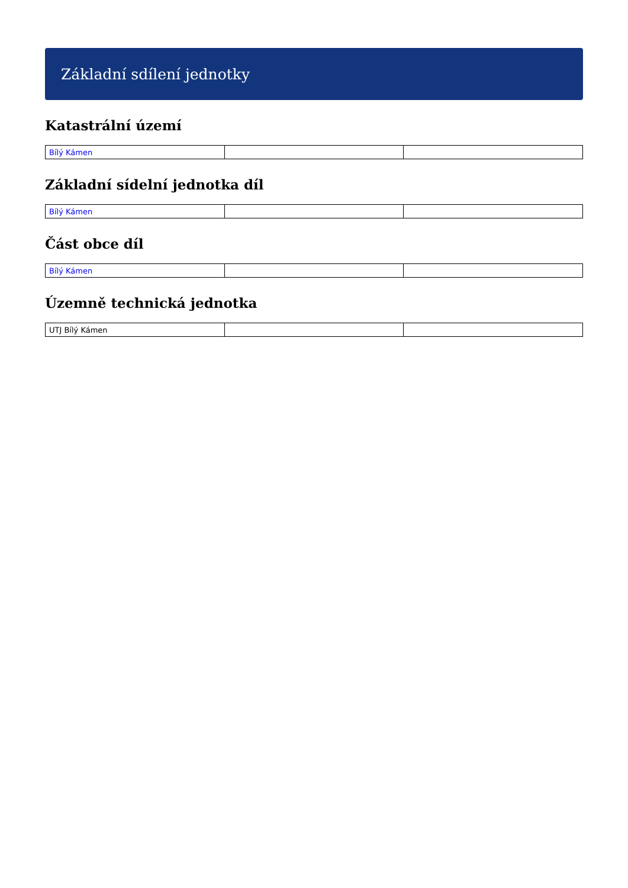Základní sdílení jednotky
Katastrální území
| Bílý Kámen | | |
Základní sídelní jednotka díl
| Bílý Kámen | | |
Část obce díl
| Bílý Kámen | | |
Územně technická jednotka
| UTJ Bílý Kámen | | |